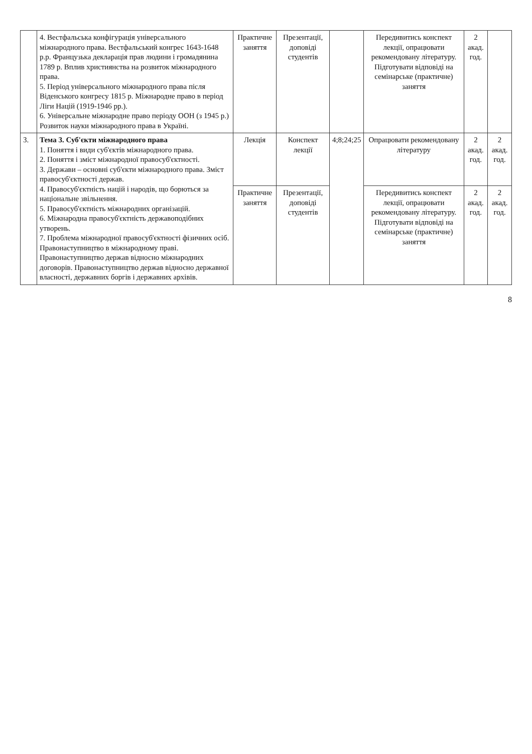| | 4. Вестфальська конфігурація універсального міжнародного права. Вестфальський конгрес 1643-1648 р.р. Французька декларація прав людини і громадянина 1789 р. Вплив християнства на розвиток міжнародного права. 5. Період універсального міжнародного права після Віденського конгресу 1815 р. Міжнародне право в період Ліги Націй (1919-1946 рр.). 6. Універсальне міжнародне право періоду ООН (з 1945 р.) Розвиток науки міжнародного права в Україні. | Практичне заняття | Презентації, доповіді студентів | | Передивитись конспект лекції, опрацювати рекомендовану літературу. Підготувати відповіді на семінарське (практичне) заняття | 2 акад. год. | |
| 3. | Тема 3. Суб'єкти міжнародного права 1. Поняття і види суб'єктів міжнародного права. 2. Поняття і зміст міжнародної правосуб'єктності. 3. Держави – основні суб'єкти міжнародного права. Зміст правосуб'єктності держав. 4. Правосуб'єктність націй і народів, що борються за національне звільнення. 5. Правосуб'єктність міжнародних організацій. 6. Міжнародна правосуб'єктність державоподібних утворень. 7. Проблема міжнародної правосуб'єктності фізичних осіб. Правонаступництво в міжнародному праві. Правонаступництво держав відносно міжнародних договорів. Правонаступництво держав відносно державної власності, державних боргів і державних архівів. | Лекція | Конспект лекції | 4;8;24;25 | Опрацювати рекомендовану літературу | 2 акад. год. | 2 акад. год. |
| | | Практичне заняття | Презентації, доповіді студентів | | Передивитись конспект лекції, опрацювати рекомендовану літературу. Підготувати відповіді на семінарське (практичне) заняття | 2 акад. год. | 2 акад. год. |
8